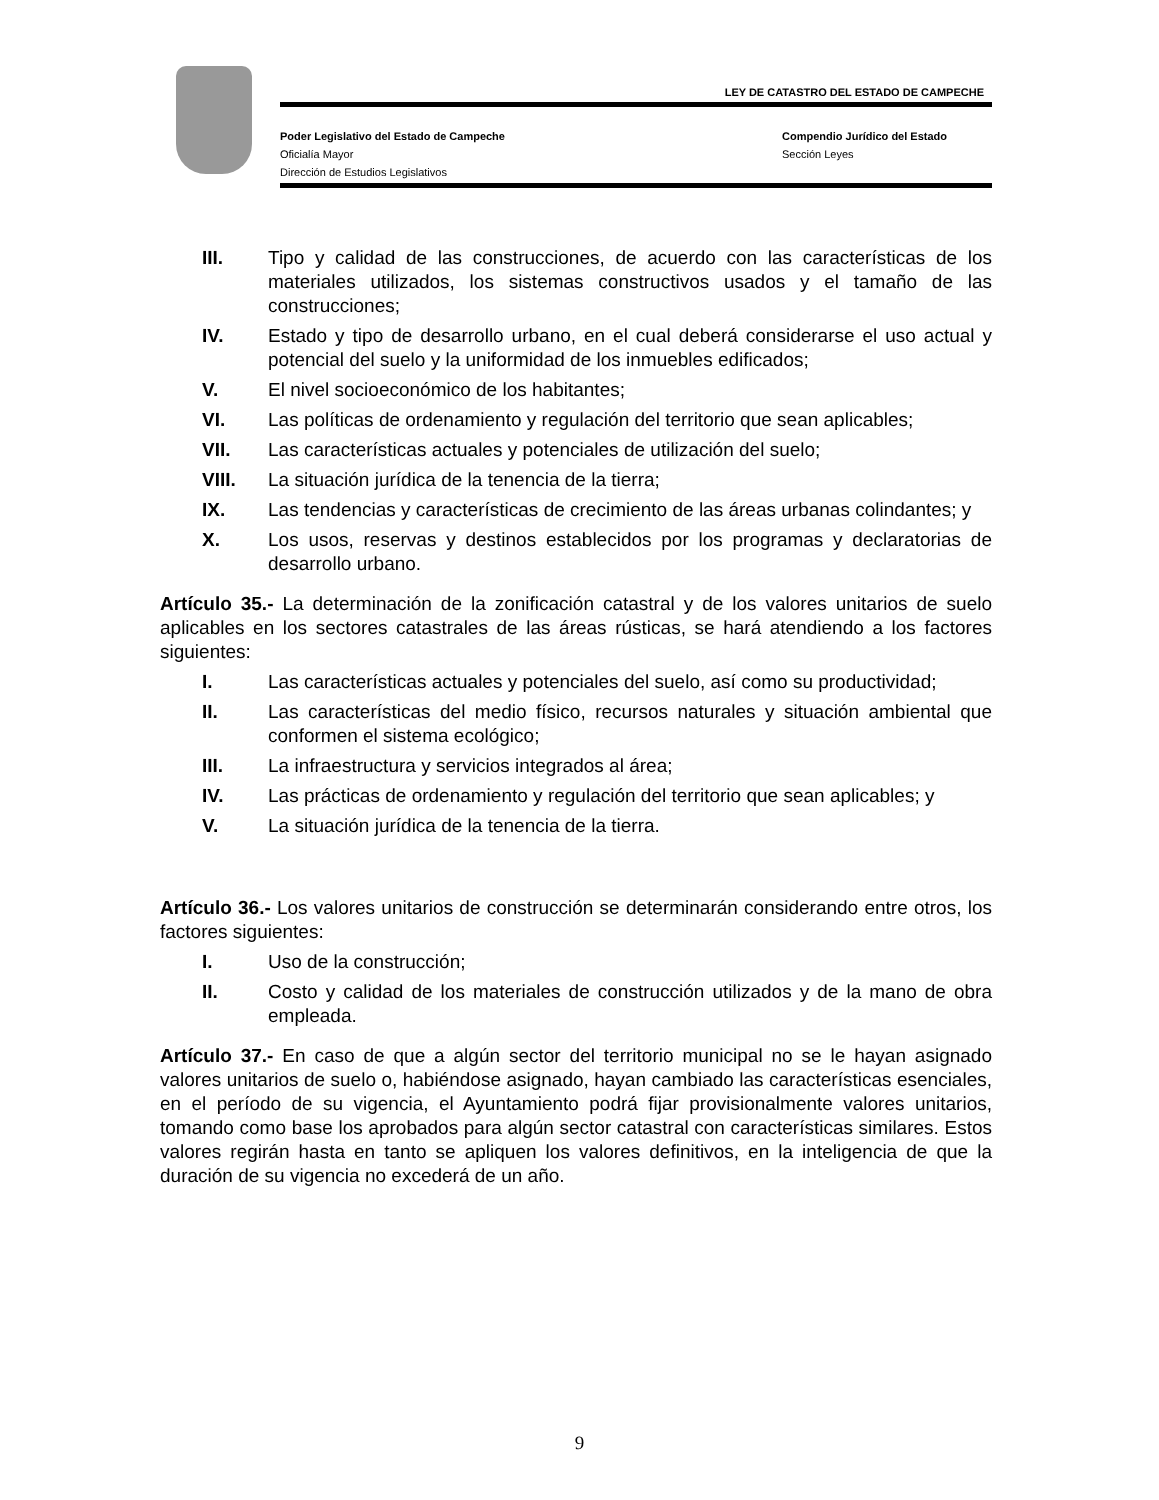LEY DE CATASTRO DEL ESTADO DE CAMPECHE
Poder Legislativo del Estado de Campeche Compendio Jurídico del Estado
Oficialía Mayor Sección Leyes
Dirección de Estudios Legislativos
III. Tipo y calidad de las construcciones, de acuerdo con las características de los materiales utilizados, los sistemas constructivos usados y el tamaño de las construcciones;
IV. Estado y tipo de desarrollo urbano, en el cual deberá considerarse el uso actual y potencial del suelo y la uniformidad de los inmuebles edificados;
V. El nivel socioeconómico de los habitantes;
VI. Las políticas de ordenamiento y regulación del territorio que sean aplicables;
VII. Las características actuales y potenciales de utilización del suelo;
VIII. La situación jurídica de la tenencia de la tierra;
IX. Las tendencias y características de crecimiento de las áreas urbanas colindantes; y
X. Los usos, reservas y destinos establecidos por los programas y declaratorias de desarrollo urbano.
Artículo 35.- La determinación de la zonificación catastral y de los valores unitarios de suelo aplicables en los sectores catastrales de las áreas rústicas, se hará atendiendo a los factores siguientes:
I. Las características actuales y potenciales del suelo, así como su productividad;
II. Las características del medio físico, recursos naturales y situación ambiental que conformen el sistema ecológico;
III. La infraestructura y servicios integrados al área;
IV. Las prácticas de ordenamiento y regulación del territorio que sean aplicables; y
V. La situación jurídica de la tenencia de la tierra.
Artículo 36.- Los valores unitarios de construcción se determinarán considerando entre otros, los factores siguientes:
I. Uso de la construcción;
II. Costo y calidad de los materiales de construcción utilizados y de la mano de obra empleada.
Artículo 37.- En caso de que a algún sector del territorio municipal no se le hayan asignado valores unitarios de suelo o, habiéndose asignado, hayan cambiado las características esenciales, en el período de su vigencia, el Ayuntamiento podrá fijar provisionalmente valores unitarios, tomando como base los aprobados para algún sector catastral con características similares. Estos valores regirán hasta en tanto se apliquen los valores definitivos, en la inteligencia de que la duración de su vigencia no excederá de un año.
9